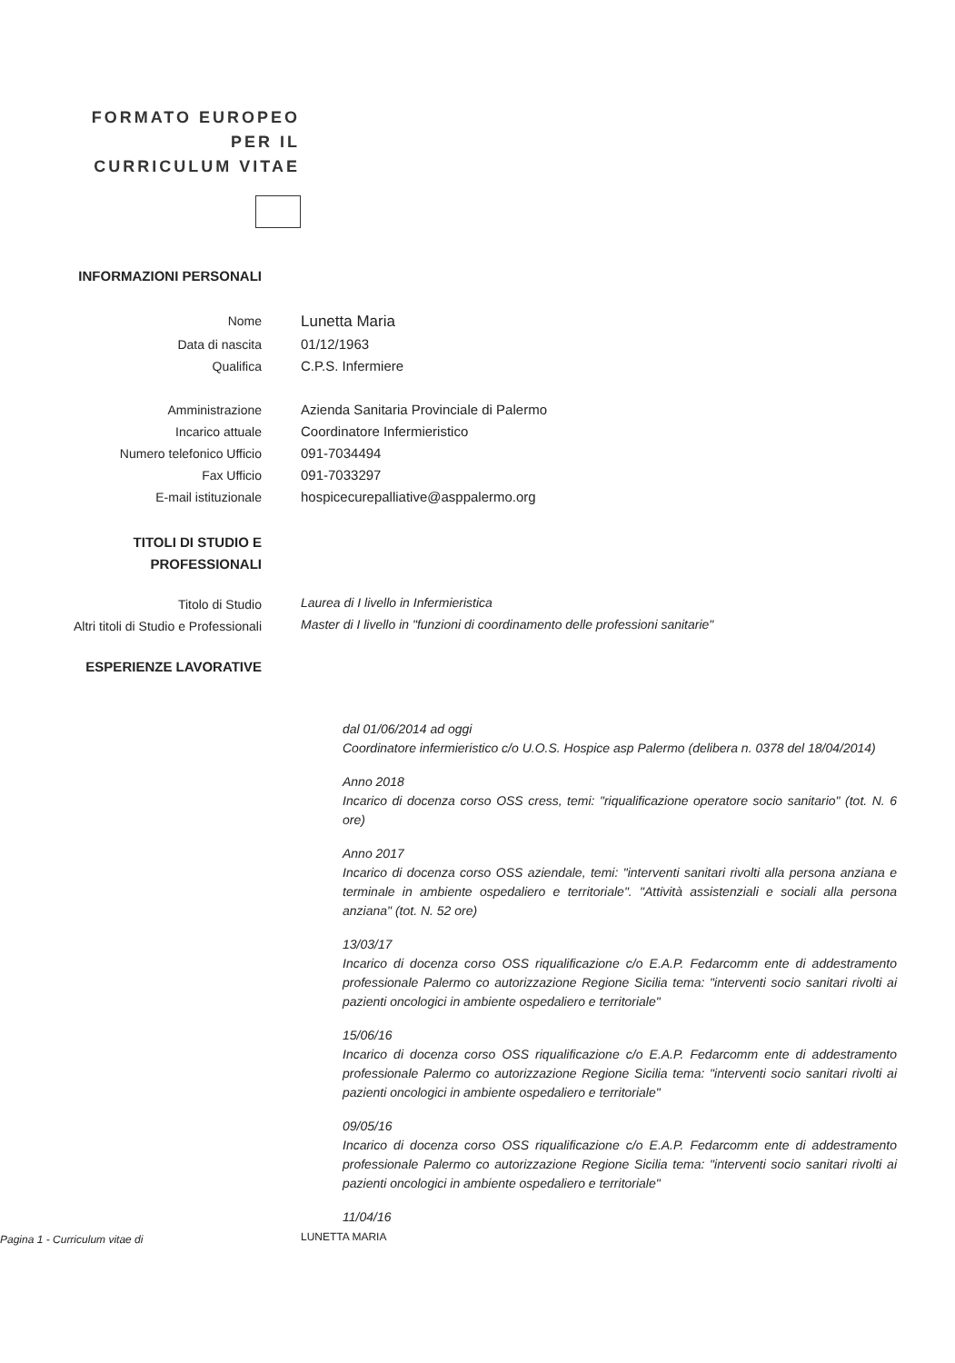FORMATO EUROPEO PER IL CURRICULUM VITAE
INFORMAZIONI PERSONALI
Nome
Lunetta Maria
Data di nascita 01/12/1963
Qualifica C.P.S. Infermiere
Amministrazione Azienda Sanitaria Provinciale di Palermo
Incarico attuale Coordinatore Infermieristico
Numero telefonico Ufficio 091-7034494
Fax Ufficio 091-7033297
E-mail istituzionale hospicecurepalliative@asppalermo.org
TITOLI DI STUDIO E
PROFESSIONALI
Titolo di Studio
Laurea di I livello in Infermieristica
Altri titoli di Studio e Professionali
Master di I livello in "funzioni di coordinamento delle professioni sanitarie"
ESPERIENZE LAVORATIVE
dal 01/06/2014 ad oggi
Coordinatore infermieristico c/o U.O.S. Hospice asp Palermo (delibera n. 0378 del 18/04/2014)
Anno 2018
Incarico di docenza corso OSS cress, temi: "riqualificazione operatore socio sanitario" (tot. N. 6 ore)
Anno 2017
Incarico di docenza corso OSS aziendale, temi: "interventi sanitari rivolti alla persona anziana e terminale in ambiente ospedaliero e territoriale". "Attività assistenziali e sociali alla persona anziana" (tot. N. 52 ore)
13/03/17
Incarico di docenza corso OSS riqualificazione c/o E.A.P. Fedarcomm ente di addestramento professionale Palermo co autorizzazione Regione Sicilia tema: "interventi socio sanitari rivolti ai pazienti oncologici in ambiente ospedaliero e territoriale"
15/06/16
Incarico di docenza corso OSS riqualificazione c/o E.A.P. Fedarcomm ente di addestramento professionale Palermo co autorizzazione Regione Sicilia tema: "interventi socio sanitari rivolti ai pazienti oncologici in ambiente ospedaliero e territoriale"
09/05/16
Incarico di docenza corso OSS riqualificazione c/o E.A.P. Fedarcomm ente di addestramento professionale Palermo co autorizzazione Regione Sicilia tema: "interventi socio sanitari rivolti ai pazienti oncologici in ambiente ospedaliero e territoriale"
11/04/16
Pagina 1 - Curriculum vitae di
LUNETTA MARIA